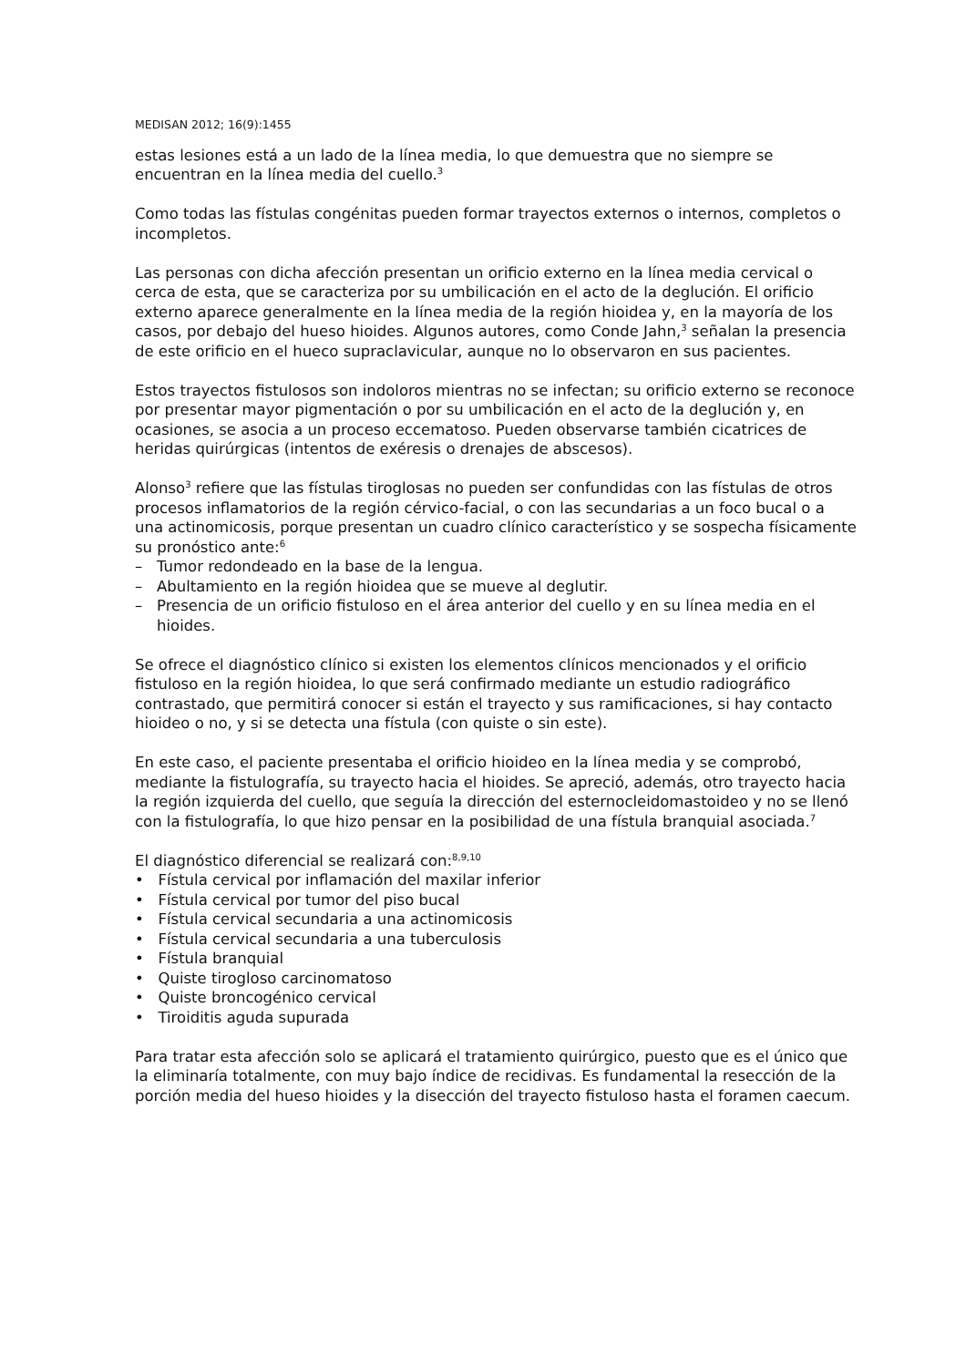MEDISAN 2012; 16(9):1455
estas lesiones está a un lado de la línea media, lo que demuestra que no siempre se encuentran en la línea media del cuello.<sup>3</sup>
Como todas las fístulas congénitas pueden formar trayectos externos o internos, completos o incompletos.
Las personas con dicha afección presentan un orificio externo en la línea media cervical o cerca de esta, que se caracteriza por su umbilicación en el acto de la deglución. El orificio externo aparece generalmente en la línea media de la región hioidea y, en la mayoría de los casos, por debajo del hueso hioides. Algunos autores, como Conde Jahn,<sup>3</sup> señalan la presencia de este orificio en el hueco supraclavicular, aunque no lo observaron en sus pacientes.
Estos trayectos fistulosos son indoloros mientras no se infectan; su orificio externo se reconoce por presentar mayor pigmentación o por su umbilicación en el acto de la deglución y, en ocasiones, se asocia a un proceso eccematoso. Pueden observarse también cicatrices de heridas quirúrgicas (intentos de exéresis o drenajes de abscesos).
Alonso<sup>3</sup> refiere que las fístulas tiroglosas no pueden ser confundidas con las fístulas de otros procesos inflamatorios de la región cérvico-facial, o con las secundarias a un foco bucal o a una actinomicosis, porque presentan un cuadro clínico característico y se sospecha físicamente su pronóstico ante:<sup>6</sup>
– Tumor redondeado en la base de la lengua.
– Abultamiento en la región hioidea que se mueve al deglutir.
– Presencia de un orificio fistuloso en el área anterior del cuello y en su línea media en el hioides.
Se ofrece el diagnóstico clínico si existen los elementos clínicos mencionados y el orificio fistuloso en la región hioidea, lo que será confirmado mediante un estudio radiográfico contrastado, que permitirá conocer si están el trayecto y sus ramificaciones, si hay contacto hioideo o no, y si se detecta una fístula (con quiste o sin este).
En este caso, el paciente presentaba el orificio hioideo en la línea media y se comprobó, mediante la fistulografía, su trayecto hacia el hioides. Se apreció, además, otro trayecto hacia la región izquierda del cuello, que seguía la dirección del esternocleidomastoideo y no se llenó con la fistulografía, lo que hizo pensar en la posibilidad de una fístula branquial asociada.<sup>7</sup>
El diagnóstico diferencial se realizará con:<sup>8,9,10</sup>
• Fístula cervical por inflamación del maxilar inferior
• Fístula cervical por tumor del piso bucal
• Fístula cervical secundaria a una actinomicosis
• Fístula cervical secundaria a una tuberculosis
• Fístula branquial
• Quiste tirogloso carcinomatoso
• Quiste broncogénico cervical
• Tiroiditis aguda supurada
Para tratar esta afección solo se aplicará el tratamiento quirúrgico, puesto que es el único que la eliminaría totalmente, con muy bajo índice de recidivas. Es fundamental la resección de la porción media del hueso hioides y la disección del trayecto fistuloso hasta el foramen caecum.